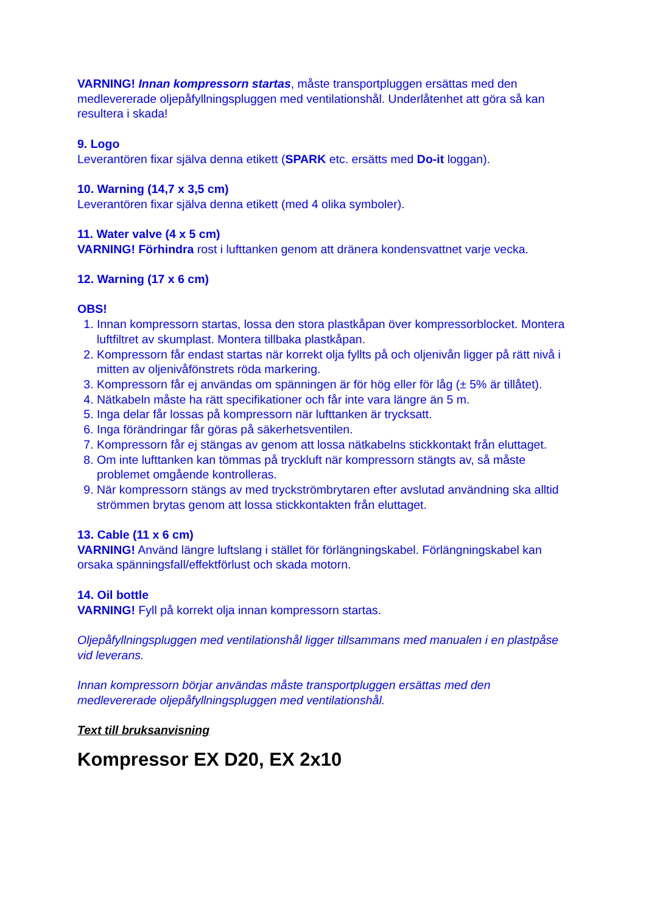VARNING! Innan kompressorn startas, måste transportpluggen ersättas med den medlevererade oljepåfyllningspluggen med ventilationshål. Underlåtenhet att göra så kan resultera i skada!
9. Logo
Leverantören fixar själva denna etikett (SPARK etc. ersätts med Do-it loggan).
10. Warning (14,7 x 3,5 cm)
Leverantören fixar själva denna etikett (med 4 olika symboler).
11. Water valve (4 x 5 cm)
VARNING! Förhindra rost i lufttanken genom att dränera kondensvattnet varje vecka.
12. Warning (17 x 6 cm)
OBS!
1. Innan kompressorn startas, lossa den stora plastkåpan över kompressorblocket. Montera luftfiltret av skumplast. Montera tillbaka plastkåpan.
2. Kompressorn får endast startas när korrekt olja fyllts på och oljenivån ligger på rätt nivå i mitten av oljenivåfönstrets röda markering.
3. Kompressorn får ej användas om spänningen är för hög eller för låg (± 5% är tillåtet).
4. Nätkabeln måste ha rätt specifikationer och får inte vara längre än 5 m.
5. Inga delar får lossas på kompressorn när lufttanken är trycksatt.
6. Inga förändringar får göras på säkerhetsventilen.
7. Kompressorn får ej stängas av genom att lossa nätkabelns stickkontakt från eluttaget.
8. Om inte lufttanken kan tömmas på tryckluft när kompressorn stängts av, så måste problemet omgående kontrolleras.
9. När kompressorn stängs av med tryckströmbrytaren efter avslutad användning ska alltid strömmen brytas genom att lossa stickkontakten från eluttaget.
13. Cable (11 x 6 cm)
VARNING! Använd längre luftslang i stället för förlängningskabel. Förlängningskabel kan orsaka spänningsfall/effektförlust och skada motorn.
14. Oil bottle
VARNING! Fyll på korrekt olja innan kompressorn startas.
Oljepåfyllningspluggen med ventilationshål ligger tillsammans med manualen i en plastpåse vid leverans.
Innan kompressorn börjar användas måste transportpluggen ersättas med den medlevererade oljepåfyllningspluggen med ventilationshål.
Text till bruksanvisning
Kompressor EX D20, EX 2x10